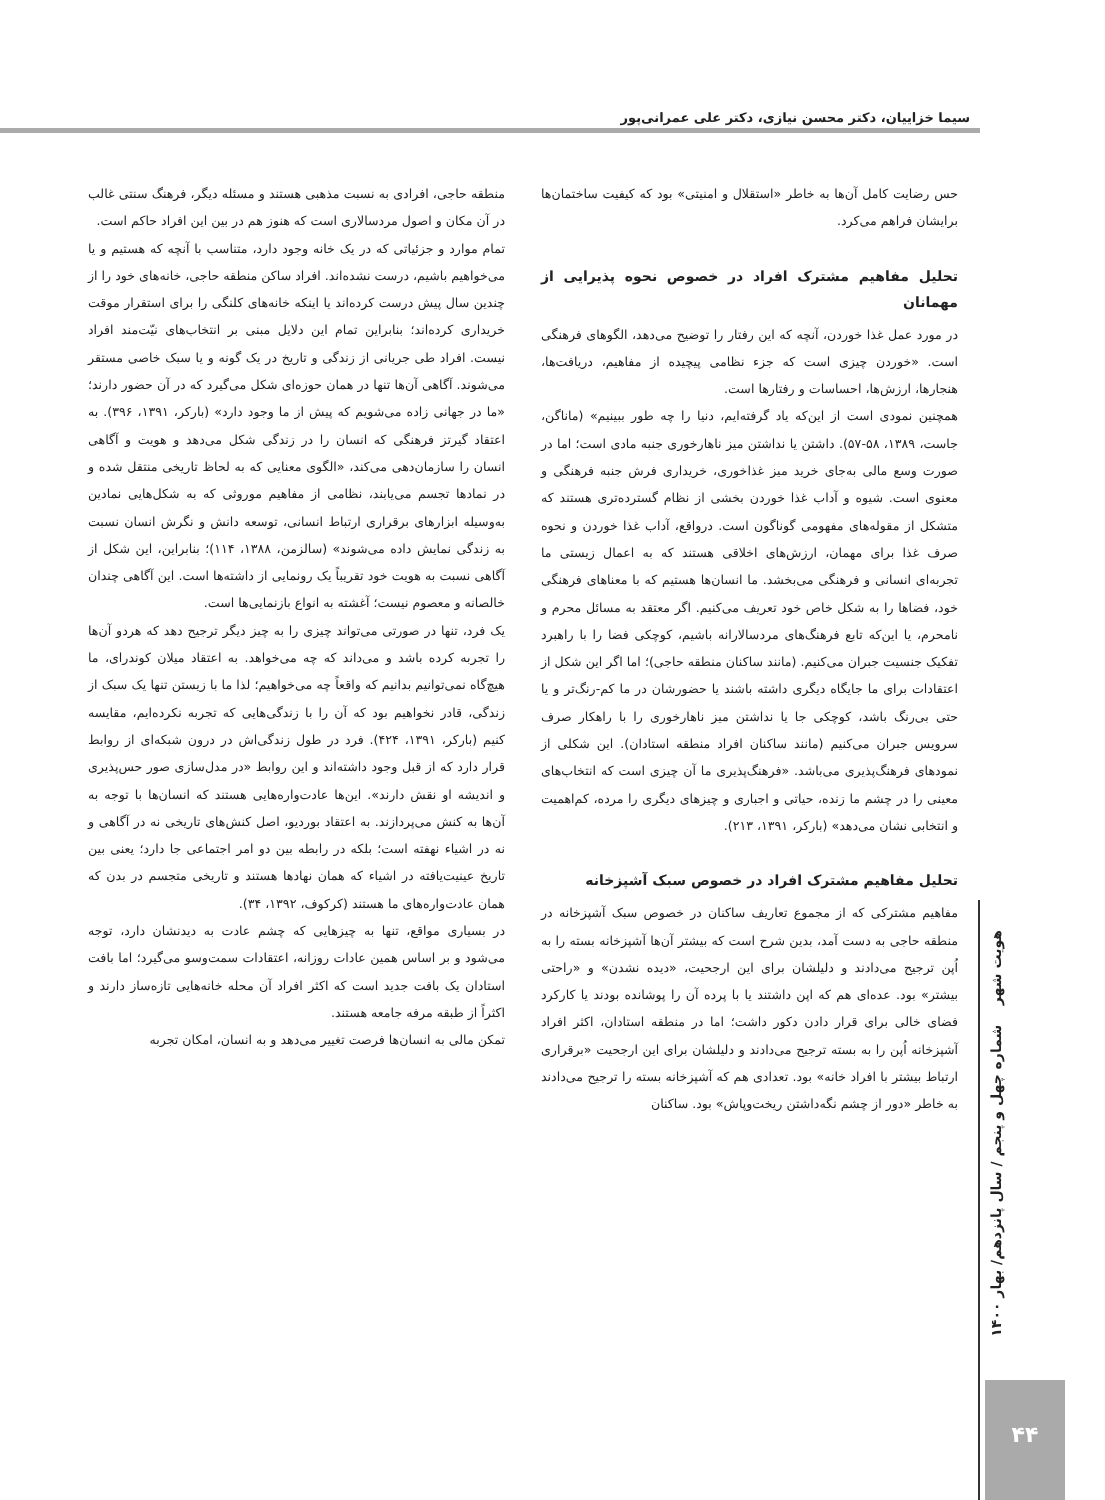سیما خزاییان، دکتر محسن نیازی، دکتر علی عمرانی‌پور
حس رضایت کامل آن‌ها به خاطر «استقلال و امنیتی» بود که کیفیت ساختمان‌ها برایشان فراهم می‌کرد.
تحلیل مفاهیم مشترک افراد در خصوص نحوه پذیرایی از مهمانان
در مورد عمل غذا خوردن، آنچه که این رفتار را توضیح می‌دهد، الگوهای فرهنگی است. «خوردن چیزی است که جزء نظامی پیچیده از مفاهیم، دریافت‌ها، هنجارها، ارزش‌ها، احساسات و رفتارها است.
همچنین نمودی است از این‌که یاد گرفته‌ایم، دنیا را چه طور ببینیم» (ماناگن، جاست، ۱۳۸۹، ۵۸-۵۷). داشتن یا نداشتن میز ناهارخوری جنبه مادی است؛ اما در صورت وسع مالی به‌جای خرید میز غذاخوری، خریداری فرش جنبه فرهنگی و معنوی است. شیوه و آداب غذا خوردن بخشی از نظام گسترده‌تری هستند که متشکل از مقوله‌های مفهومی گوناگون است. درواقع، آداب غذا خوردن و نحوه صرف غذا برای مهمان، ارزش‌های اخلاقی هستند که به اعمال زیستی ما تجربه‌ای انسانی و فرهنگی می‌بخشد. ما انسان‌ها هستیم که با معناهای فرهنگی خود، فضاها را به شکل خاص خود تعریف می‌کنیم. اگر معتقد به مسائل محرم و نامحرم، یا این‌که تابع فرهنگ‌های مردسالارانه باشیم، کوچکی فضا را با راهبرد تفکیک جنسیت جبران می‌کنیم. (مانند ساکنان منطقه حاجی)؛ اما اگر این شکل از اعتقادات برای ما جایگاه دیگری داشته باشند یا حضورشان در ما کم-رنگ‌تر و یا حتی بی‌رنگ باشد، کوچکی جا یا نداشتن میز ناهارخوری را با راهکار صرف سرویس جبران می‌کنیم (مانند ساکنان افراد منطقه استادان). این شکلی از نمودهای فرهنگ‌پذیری می‌باشد. «فرهنگ‌پذیری ما آن چیزی است که انتخاب‌های معینی را در چشم ما زنده، حیاتی و اجباری و چیزهای دیگری را مرده، کم‌اهمیت و انتخابی نشان می‌دهد» (بارکر، ۱۳۹۱، ۲۱۳).
تحلیل مفاهیم مشترک افراد در خصوص سبک آشپزخانه
مفاهیم مشترکی که از مجموع تعاریف ساکنان در خصوص سبک آشپزخانه در منطقه حاجی به دست آمد، بدین شرح است که بیشتر آن‌ها آشپزخانه بسته را به اُپن ترجیح می‌دادند و دلیلشان برای این ارجحیت، «دیده نشدن» و «راحتی بیشتر» بود. عده‌ای هم که اپن داشتند یا با پرده آن را پوشانده بودند یا کارکرد فضای خالی برای قرار دادن دکور داشت؛ اما در منطقه استادان، اکثر افراد آشپزخانه اُپن را به بسته ترجیح می‌دادند و دلیلشان برای این ارجحیت «برقراری ارتباط بیشتر با افراد خانه» بود. تعدادی هم که آشپزخانه بسته را ترجیح می‌دادند به خاطر «دور از چشم نگه‌داشتن ریخت‌وپاش» بود. ساکنان
منطقه حاجی، افرادی به نسبت مذهبی هستند و مسئله دیگر، فرهنگ سنتی غالب در آن مکان و اصول مردسالاری است که هنوز هم در بین این افراد حاکم است.
تمام موارد و جزئیاتی که در یک خانه وجود دارد، متناسب با آنچه که هستیم و یا می‌خواهیم باشیم، درست نشده‌اند. افراد ساکن منطقه حاجی، خانه‌های خود را از چندین سال پیش درست کرده‌اند یا اینکه خانه‌های کلنگی را برای استقرار موقت خریداری کرده‌اند؛ بنابراین تمام این دلایل مبنی بر انتخاب‌های نیّت‌مند افراد نیست. افراد طی جریانی از زندگی و تاریخ در یک گونه و یا سبک خاصی مستقر می‌شوند. آگاهی آن‌ها تنها در همان حوزه‌ای شکل می‌گیرد که در آن حضور دارند؛ «ما در جهانی زاده می‌شویم که پیش از ما وجود دارد» (بارکر، ۱۳۹۱، ۳۹۶). به اعتقاد گیرتز فرهنگی که انسان را در زندگی شکل می‌دهد و هویت و آگاهی انسان را سازمان‌دهی می‌کند، «الگوی معنایی که به لحاظ تاریخی منتقل شده و در نمادها تجسم می‌یابند، نظامی از مفاهیم موروثی که به شکل‌هایی نمادین به‌وسیله ابزارهای برقراری ارتباط انسانی، توسعه دانش و نگرش انسان نسبت به زندگی نمایش داده می‌شوند» (سالزمن، ۱۳۸۸، ۱۱۴)؛ بنابراین، این شکل از آگاهی نسبت به هویت خود تقریباً یک رونمایی از داشته‌ها است. این آگاهی چندان خالصانه و معصوم نیست؛ آغشته به انواع بازنمایی‌ها است.
یک فرد، تنها در صورتی می‌تواند چیزی را به چیز دیگر ترجیح دهد که هردو آن‌ها را تجربه کرده باشد و می‌داند که چه می‌خواهد. به اعتقاد میلان کوندرای، ما هیچ‌گاه نمی‌توانیم بدانیم که واقعاً چه می‌خواهیم؛ لذا ما با زیستن تنها یک سبک از زندگی، قادر نخواهیم بود که آن را با زندگی‌هایی که تجربه نکرده‌ایم، مقایسه کنیم (بارکر، ۱۳۹۱، ۴۲۴). فرد در طول زندگی‌اش در درون شبکه‌ای از روابط قرار دارد که از قبل وجود داشته‌اند و این روابط «در مدل‌سازی صور حس‌پذیری و اندیشه او نقش دارند». این‌ها عادت‌واره‌هایی هستند که انسان‌ها با توجه به آن‌ها به کنش می‌پردازند. به اعتقاد بوردیو، اصل کنش‌های تاریخی نه در آگاهی و نه در اشیاء نهفته است؛ بلکه در رابطه بین دو امر اجتماعی جا دارد؛ یعنی بین تاریخ عینیت‌یافته در اشیاء که همان نهادها هستند و تاریخی متجسم در بدن که همان عادت‌واره‌های ما هستند (کرکوف، ۱۳۹۲، ۳۴).
در بسیاری مواقع، تنها به چیزهایی که چشم عادت به دیدنشان دارد، توجه می‌شود و بر اساس همین عادات روزانه، اعتقادات سمت‌وسو می‌گیرد؛ اما بافت استادان یک بافت جدید است که اکثر افراد آن محله خانه‌هایی تازه‌ساز دارند و اکثراً از طبقه مرفه جامعه هستند.
تمکن مالی به انسان‌ها فرصت تغییر می‌دهد و به انسان، امکان تجربه
هویت شهر شماره چهل و پنجم / سال پانزدهم/ بهار ۱۴۰۰
۴۴